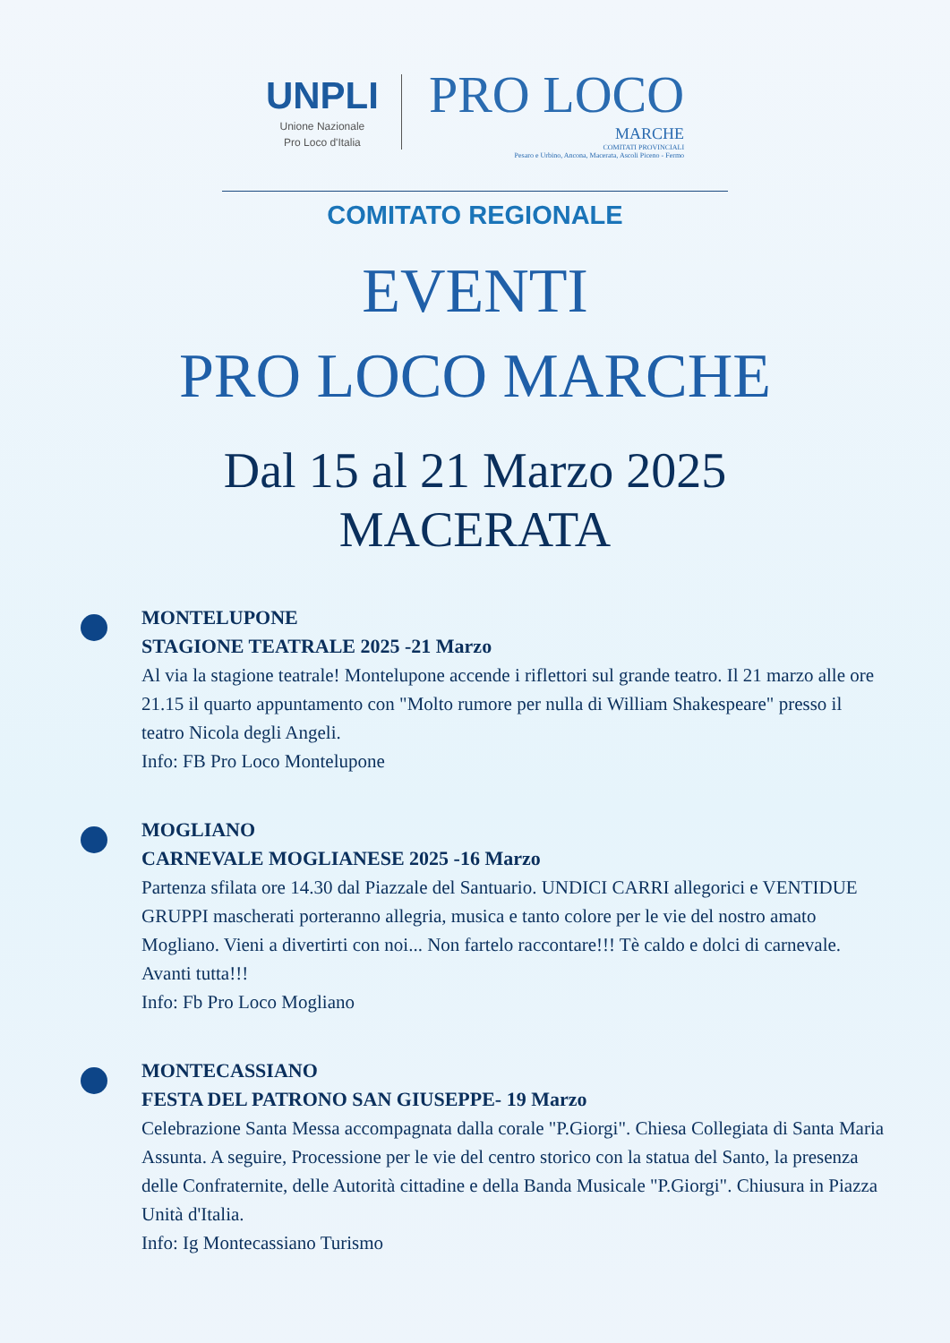UNPLI
Unione Nazionale
Pro Loco d'Italia
PRO LOCO
MARCHE
COMITATI PROVINCIALI
Pesaro e Urbino, Ancona, Macerata, Ascoli Piceno - Fermo
COMITATO REGIONALE
EVENTI
PRO LOCO MARCHE
Dal 15 al 21 Marzo 2025
MACERATA
MONTELUPONE
STAGIONE TEATRALE 2025 -21 Marzo
Al via la stagione teatrale! Montelupone accende i riflettori sul grande teatro. Il 21 marzo alle ore 21.15 il quarto appuntamento con "Molto rumore per nulla di William Shakespeare" presso il teatro Nicola degli Angeli.
Info: FB Pro Loco Montelupone
MOGLIANO
CARNEVALE MOGLIANESE 2025 -16 Marzo
Partenza sfilata ore 14.30 dal Piazzale del Santuario. UNDICI CARRI allegorici e VENTIDUE GRUPPI mascherati porteranno allegria, musica e tanto colore per le vie del nostro amato Mogliano. Vieni a divertirti con noi... Non fartelo raccontare!!! Tè caldo e dolci di carnevale. Avanti tutta!!!
Info: Fb Pro Loco Mogliano
MONTECASSIANO
FESTA DEL PATRONO SAN GIUSEPPE- 19 Marzo
Celebrazione Santa Messa accompagnata dalla corale "P.Giorgi". Chiesa Collegiata di Santa Maria Assunta. A seguire, Processione per le vie del centro storico con la statua del Santo, la presenza delle Confraternite, delle Autorità cittadine e della Banda Musicale "P.Giorgi". Chiusura in Piazza Unità d'Italia.
Info: Ig Montecassiano Turismo